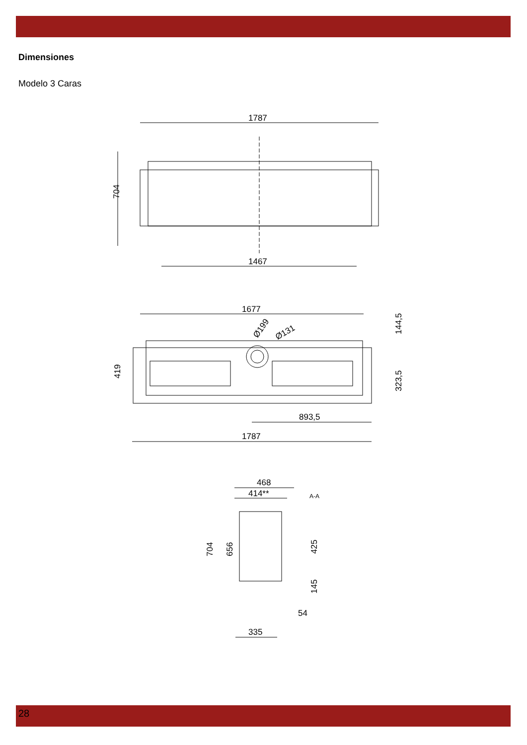Dimensiones
Modelo 3 Caras
1787
704
1467
1677
Ø199
Ø131
419
144,5
323,5
893,5
1787
468
414**
A-A
704
656
425
145
54
335
28